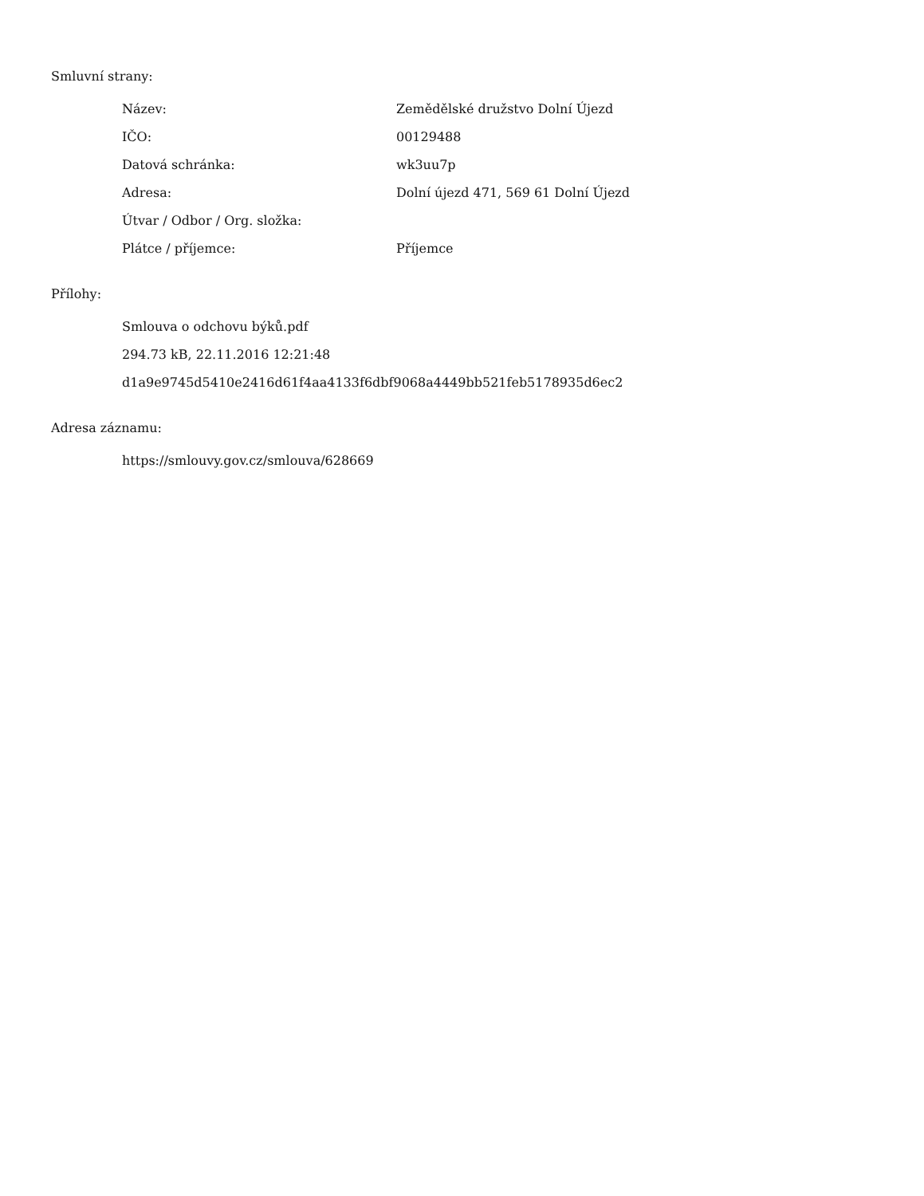Smluvní strany:
| Název: | Zemědělské družstvo Dolní Újezd |
| IČO: | 00129488 |
| Datová schránka: | wk3uu7p |
| Adresa: | Dolní újezd 471, 569 61 Dolní Újezd |
| Útvar / Odbor / Org. složka: | |
| Plátce / příjemce: | Příjemce |
Přílohy:
Smlouva o odchovu býků.pdf
294.73 kB, 22.11.2016 12:21:48
d1a9e9745d5410e2416d61f4aa4133f6dbf9068a4449bb521feb5178935d6ec2
Adresa záznamu:
https://smlouvy.gov.cz/smlouva/628669